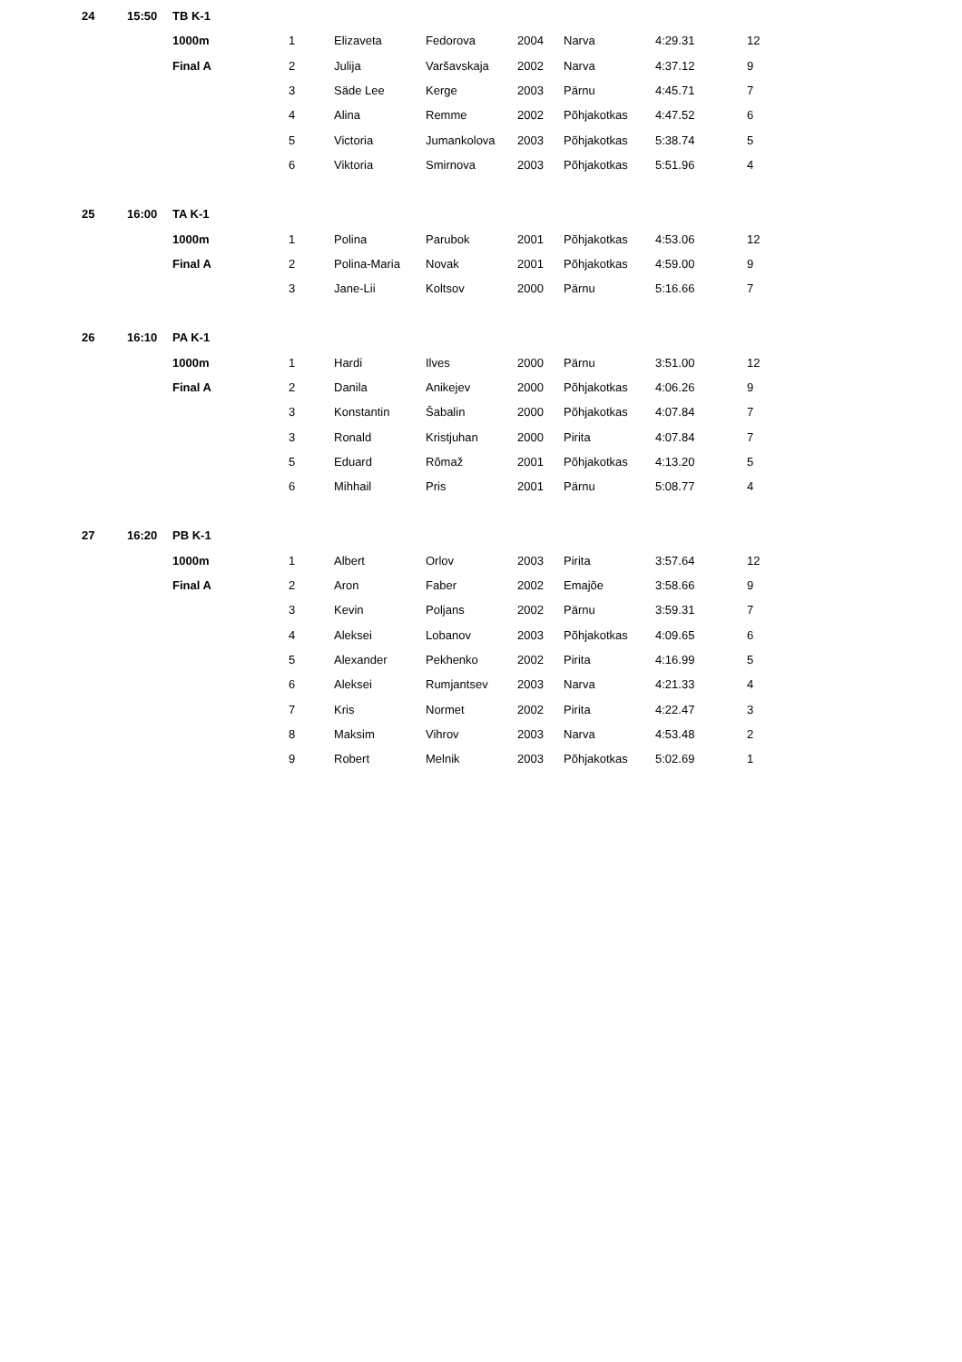| 24 | 15:50 | TB K-1 | | | | | | | |
| | | 1000m | 1 | Elizaveta | Fedorova | 2004 | Narva | 4:29.31 | 12 |
| | | Final A | 2 | Julija | Varšavskaja | 2002 | Narva | 4:37.12 | 9 |
| | | | 3 | Säde Lee | Kerge | 2003 | Pärnu | 4:45.71 | 7 |
| | | | 4 | Alina | Remme | 2002 | Põhjakotkas | 4:47.52 | 6 |
| | | | 5 | Victoria | Jumankolova | 2003 | Põhjakotkas | 5:38.74 | 5 |
| | | | 6 | Viktoria | Smirnova | 2003 | Põhjakotkas | 5:51.96 | 4 |
| 25 | 16:00 | TA K-1 | | | | | | | |
| | | 1000m | 1 | Polina | Parubok | 2001 | Põhjakotkas | 4:53.06 | 12 |
| | | Final A | 2 | Polina-Maria | Novak | 2001 | Põhjakotkas | 4:59.00 | 9 |
| | | | 3 | Jane-Lii | Koltsov | 2000 | Pärnu | 5:16.66 | 7 |
| 26 | 16:10 | PA K-1 | | | | | | | |
| | | 1000m | 1 | Hardi | Ilves | 2000 | Pärnu | 3:51.00 | 12 |
| | | Final A | 2 | Danila | Anikejev | 2000 | Põhjakotkas | 4:06.26 | 9 |
| | | | 3 | Konstantin | Šabalin | 2000 | Põhjakotkas | 4:07.84 | 7 |
| | | | 3 | Ronald | Kristjuhan | 2000 | Pirita | 4:07.84 | 7 |
| | | | 5 | Eduard | Rõmaž | 2001 | Põhjakotkas | 4:13.20 | 5 |
| | | | 6 | Mihhail | Pris | 2001 | Pärnu | 5:08.77 | 4 |
| 27 | 16:20 | PB K-1 | | | | | | | |
| | | 1000m | 1 | Albert | Orlov | 2003 | Pirita | 3:57.64 | 12 |
| | | Final A | 2 | Aron | Faber | 2002 | Emajõe | 3:58.66 | 9 |
| | | | 3 | Kevin | Poljans | 2002 | Pärnu | 3:59.31 | 7 |
| | | | 4 | Aleksei | Lobanov | 2003 | Põhjakotkas | 4:09.65 | 6 |
| | | | 5 | Alexander | Pekhenko | 2002 | Pirita | 4:16.99 | 5 |
| | | | 6 | Aleksei | Rumjantsev | 2003 | Narva | 4:21.33 | 4 |
| | | | 7 | Kris | Normet | 2002 | Pirita | 4:22.47 | 3 |
| | | | 8 | Maksim | Vihrov | 2003 | Narva | 4:53.48 | 2 |
| | | | 9 | Robert | Melnik | 2003 | Põhjakotkas | 5:02.69 | 1 |